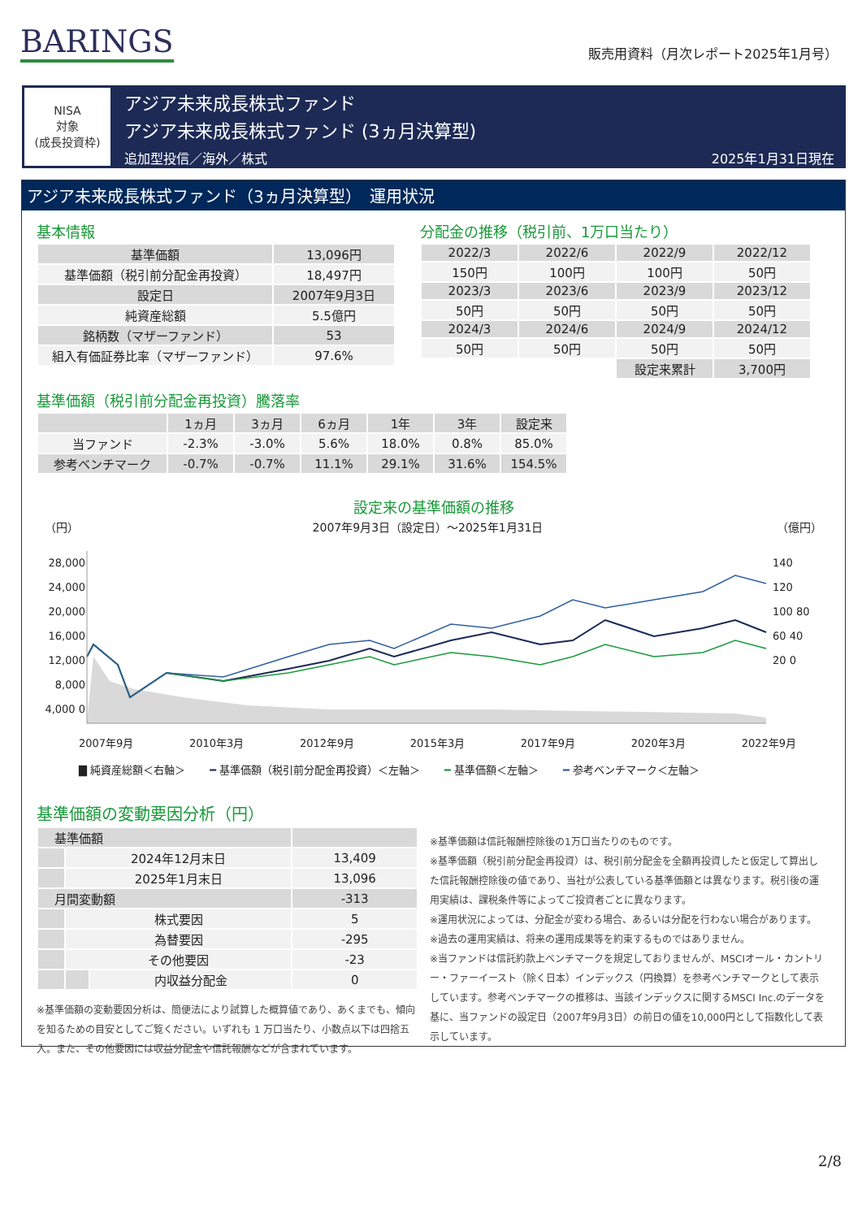BARINGS
販売用資料（月次レポート2025年1月号）
NISA
対象
(成長投資枠)
アジア未来成長株式ファンド
アジア未来成長株式ファンド (3ヵ月決算型)
追加型投信／海外／株式 2025年1月31日現在
アジア未来成長株式ファンド（3ヵ月決算型）　運用状況
基本情報
| 基準価額 | 13,096円 |
| 基準価額（税引前分配金再投資） | 18,497円 |
| 設定日 | 2007年9月3日 |
| 純資産総額 | 5.5億円 |
| 銘柄数（マザーファンド） | 53 |
| 組入有価証券比率（マザーファンド） | 97.6% |
分配金の推移（税引前、1万口当たり）
| 2022/3 | 2022/6 | 2022/9 | 2022/12 |
| 150円 | 100円 | 100円 | 50円 |
| 2023/3 | 2023/6 | 2023/9 | 2023/12 |
| 50円 | 50円 | 50円 | 50円 |
| 2024/3 | 2024/6 | 2024/9 | 2024/12 |
| 50円 | 50円 | 50円 | 50円 |
| | | 設定来累計 | 3,700円 |
基準価額（税引前分配金再投資）騰落率
| | 1ヵ月 | 3ヵ月 | 6ヵ月 | 1年 | 3年 | 設定来 |
| 当ファンド | -2.3% | -3.0% | 5.6% | 18.0% | 0.8% | 85.0% |
| 参考ベンチマーク | -0.7% | -0.7% | 11.1% | 29.1% | 31.6% | 154.5% |
設定来の基準価額の推移
（円） 2007年9月3日（設定日）～2025年1月31日 （億円）
28,000 24,000 20,000 16,000 12,000 8,000 4,000 0
140 120 100 80 60 40 20 0
2007年9月 2010年3月 2012年9月 2015年3月 2017年9月 2020年3月 2022年9月
▇ 純資産総額＜右軸＞ ━ 基準価額（税引前分配金再投資）＜左軸＞ ━ 基準価額＜左軸＞ ━ 参考ベンチマーク＜左軸＞
基準価額の変動要因分析（円）
| 基準価額 | | | |
| | 2024年12月末日 | | 13,409 |
| | 2025年1月末日 | | 13,096 |
| 月間変動額 | | | -313 |
| | 株式要因 | | 5 |
| | 為替要因 | | -295 |
| | その他要因 | | -23 |
| | | 内収益分配金 | 0 |
※基準価額の変動要因分析は、簡便法により試算した概算値であり、あくまでも、傾向を知るための目安としてご覧ください。いずれも 1 万口当たり、小数点以下は四捨五入。また、その他要因には収益分配金や信託報酬などが含まれています。
※基準価額は信託報酬控除後の1万口当たりのものです。
※基準価額（税引前分配金再投資）は、税引前分配金を全額再投資したと仮定して算出した信託報酬控除後の値であり、当社が公表している基準価額とは異なります。税引後の運用実績は、課税条件等によってご投資者ごとに異なります。
※運用状況によっては、分配金が変わる場合、あるいは分配を行わない場合があります。
※過去の運用実績は、将来の運用成果等を約束するものではありません。
※当ファンドは信託約款上ベンチマークを規定しておりませんが、MSCIオール・カントリー・ファーイースト（除く日本）インデックス（円換算）を参考ベンチマークとして表示しています。参考ベンチマークの推移は、当該インデックスに関するMSCI Inc.のデータを基に、当ファンドの設定日（2007年9月3日）の前日の値を10,000円として指数化して表示しています。
2/8